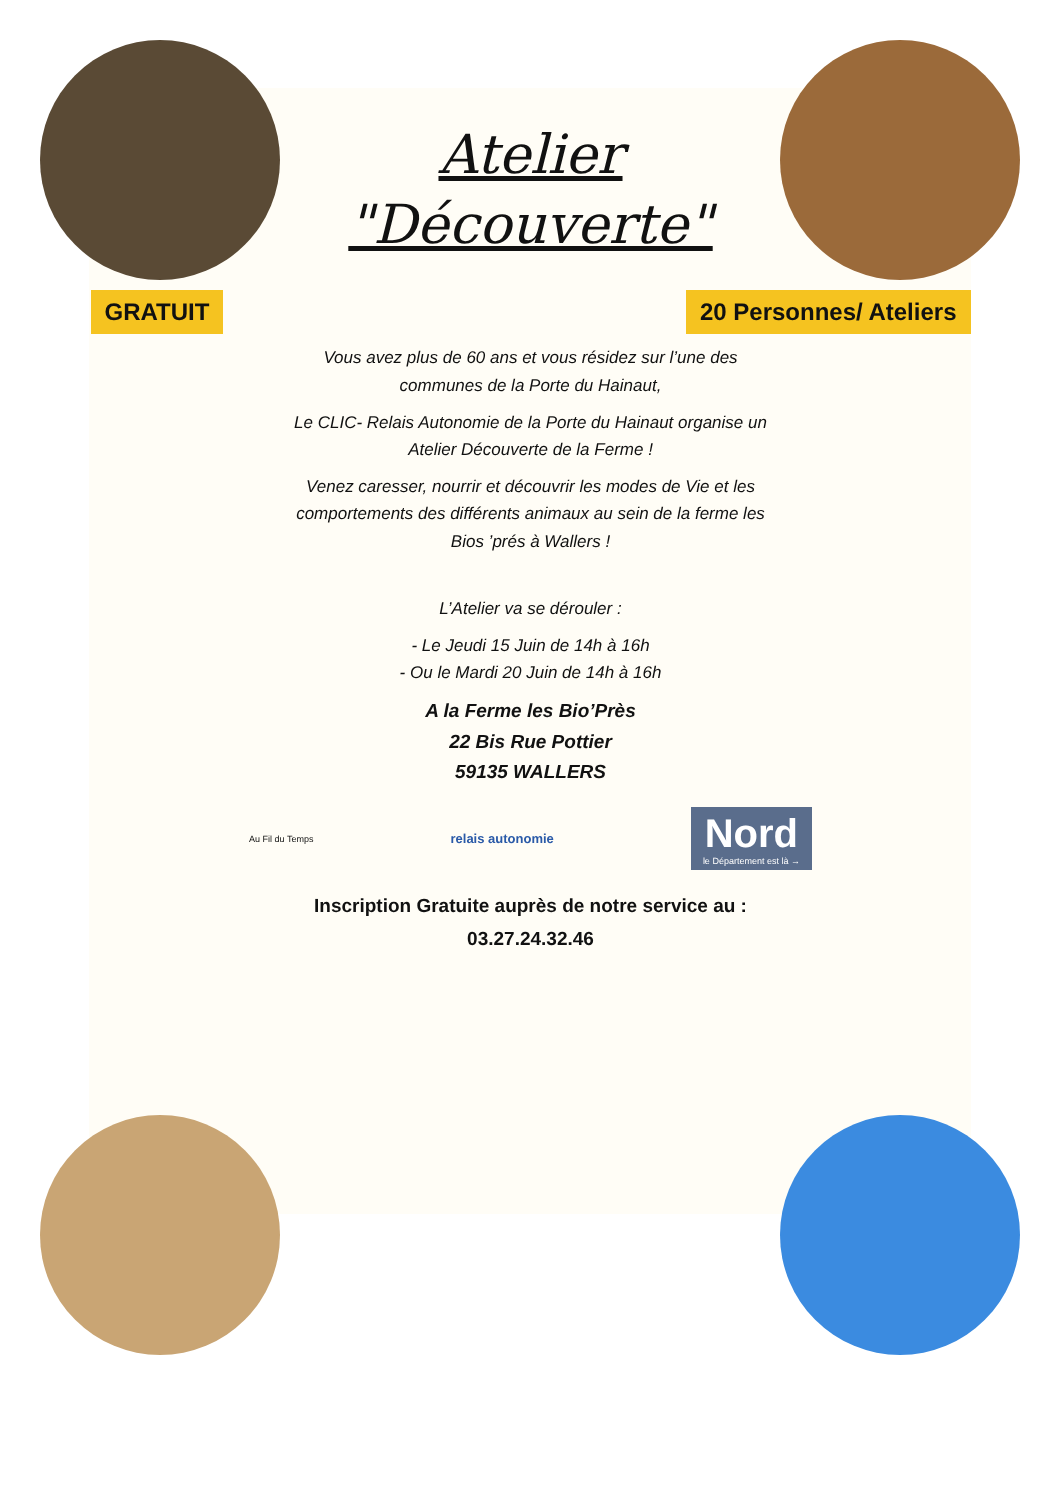Atelier
"Découverte"
GRATUIT 20 Personnes/ Ateliers
Vous avez plus de 60 ans et vous résidez sur l’une des communes de la Porte du Hainaut,
Le CLIC- Relais Autonomie de la Porte du Hainaut organise un Atelier Découverte de la Ferme !
Venez caresser, nourrir et découvrir les modes de Vie et les comportements des différents animaux au sein de la ferme les Bios ’prés à Wallers !
L’Atelier va se dérouler :
- Le Jeudi 15 Juin de 14h à 16h
- Ou le Mardi 20 Juin de 14h à 16h
A la Ferme les Bio’Près
22 Bis Rue Pottier
59135 WALLERS
Au Fil du Temps relais autonomie Nord
le Département est là →
Inscription Gratuite auprès de notre service au :
03.27.24.32.46